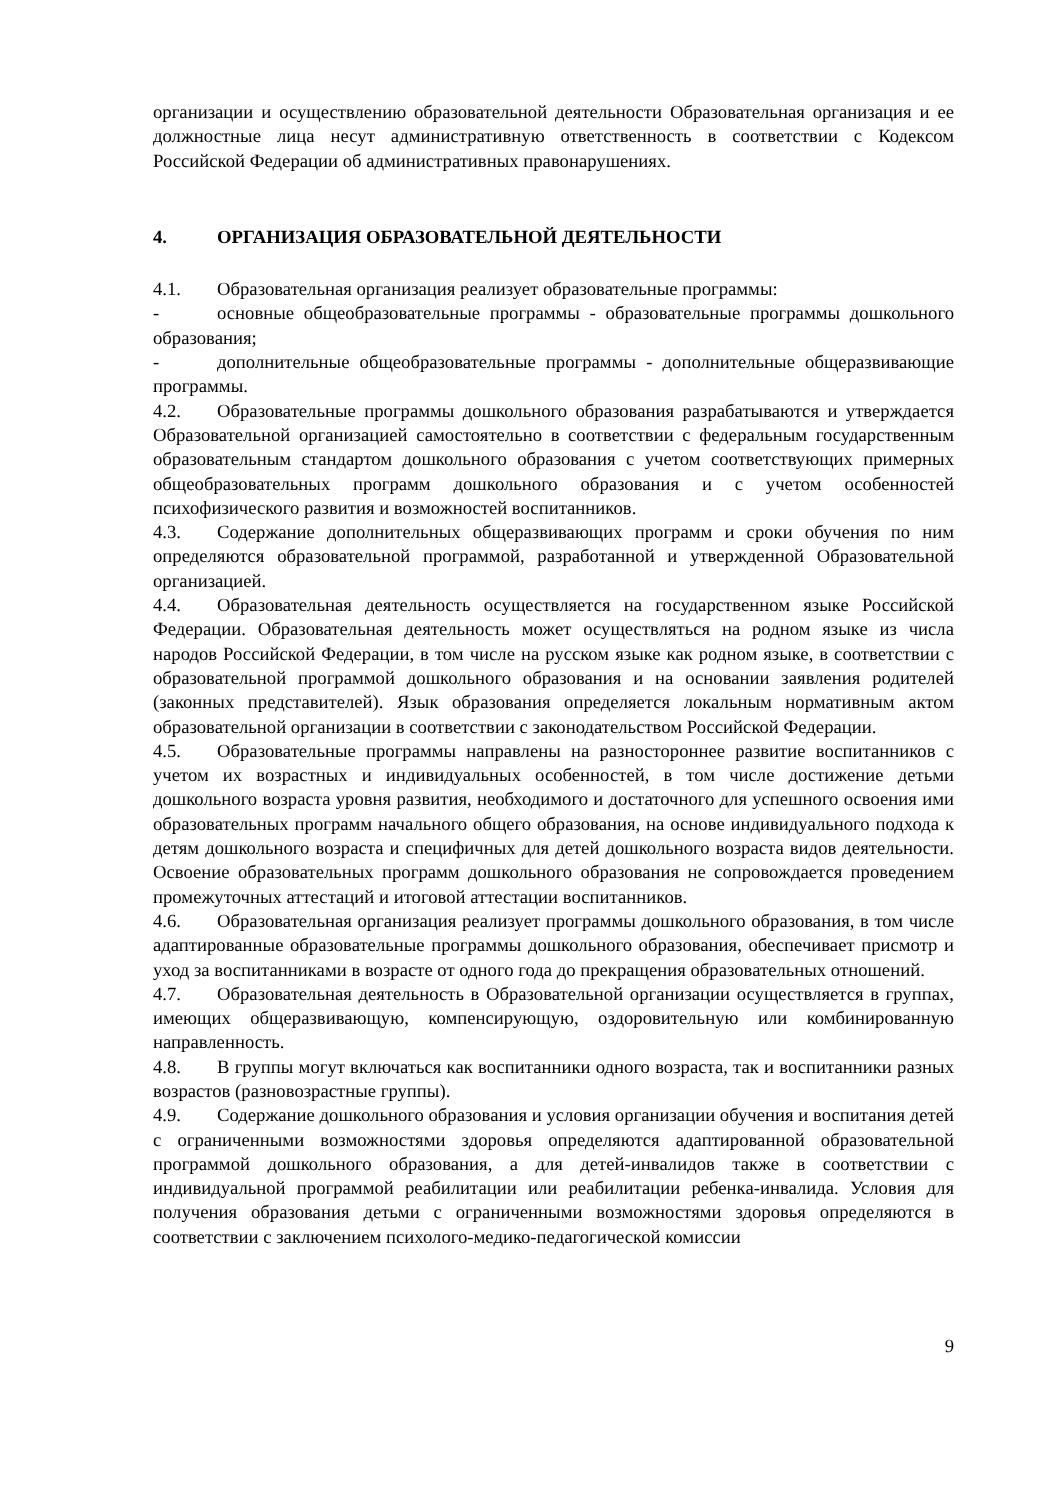организации и осуществлению образовательной деятельности Образовательная организация и ее должностные лица несут административную ответственность в соответствии с Кодексом Российской Федерации об административных правонарушениях.
4. ОРГАНИЗАЦИЯ ОБРАЗОВАТЕЛЬНОЙ ДЕЯТЕЛЬНОСТИ
4.1. Образовательная организация реализует образовательные программы:
- основные общеобразовательные программы - образовательные программы дошкольного образования;
- дополнительные общеобразовательные программы - дополнительные общеразвивающие программы.
4.2. Образовательные программы дошкольного образования разрабатываются и утверждается Образовательной организацией самостоятельно в соответствии с федеральным государственным образовательным стандартом дошкольного образования с учетом соответствующих примерных общеобразовательных программ дошкольного образования и с учетом особенностей психофизического развития и возможностей воспитанников.
4.3. Содержание дополнительных общеразвивающих программ и сроки обучения по ним определяются образовательной программой, разработанной и утвержденной Образовательной организацией.
4.4. Образовательная деятельность осуществляется на государственном языке Российской Федерации. Образовательная деятельность может осуществляться на родном языке из числа народов Российской Федерации, в том числе на русском языке как родном языке, в соответствии с образовательной программой дошкольного образования и на основании заявления родителей (законных представителей). Язык образования определяется локальным нормативным актом образовательной организации в соответствии с законодательством Российской Федерации.
4.5. Образовательные программы направлены на разностороннее развитие воспитанников с учетом их возрастных и индивидуальных особенностей, в том числе достижение детьми дошкольного возраста уровня развития, необходимого и достаточного для успешного освоения ими образовательных программ начального общего образования, на основе индивидуального подхода к детям дошкольного возраста и специфичных для детей дошкольного возраста видов деятельности. Освоение образовательных программ дошкольного образования не сопровождается проведением промежуточных аттестаций и итоговой аттестации воспитанников.
4.6. Образовательная организация реализует программы дошкольного образования, в том числе адаптированные образовательные программы дошкольного образования, обеспечивает присмотр и уход за воспитанниками в возрасте от одного года до прекращения образовательных отношений.
4.7. Образовательная деятельность в Образовательной организации осуществляется в группах, имеющих общеразвивающую, компенсирующую, оздоровительную или комбинированную направленность.
4.8. В группы могут включаться как воспитанники одного возраста, так и воспитанники разных возрастов (разновозрастные группы).
4.9. Содержание дошкольного образования и условия организации обучения и воспитания детей с ограниченными возможностями здоровья определяются адаптированной образовательной программой дошкольного образования, а для детей-инвалидов также в соответствии с индивидуальной программой реабилитации или реабилитации ребенка-инвалида. Условия для получения образования детьми с ограниченными возможностями здоровья определяются в соответствии с заключением психолого-медико-педагогической комиссии
9